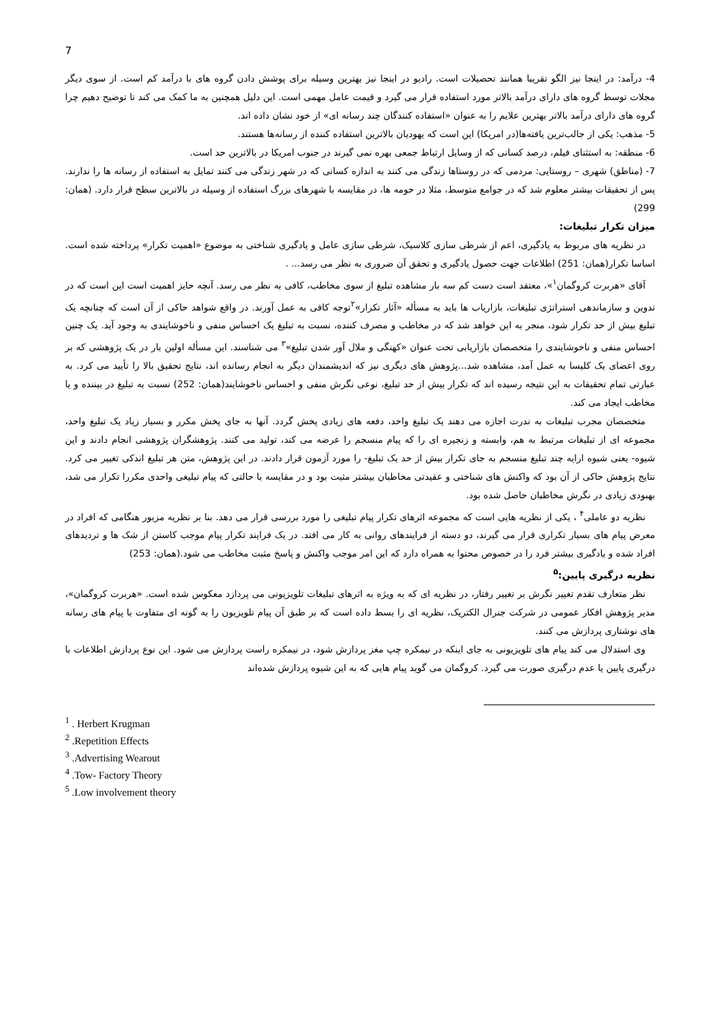7
4- درآمد: در اینجا نیز الگو تقریبا همانند تحصیلات است. رادیو در اینجا نیز بهترین وسیله برای پوشش دادن گروه های با درآمد کم است. از سوی دیگر مجلات توسط گروه های دارای درآمد بالاتر مورد استفاده قرار می گیرد و قیمت عامل مهمی است. این دلیل همچنین به ما کمک می کند تا توضیح دهیم چرا گروه های دارای درآمد بالاتر بهترین علایم را به عنوان «استفاده کنندگان چند رسانه ای» از خود نشان داده اند.
5- مذهب: یکی از جالب‌ترین یافته‌ها(در امریکا) این است که یهودیان بالاترین استفاده کننده از رسانه‌ها هستند.
6- منطقه: به استثنای فیلم، درصد کسانی که از وسایل ارتباط جمعی بهره نمی گیرند در جنوب امریکا در بالاترین حد است.
7- (مناطق) شهری – روستایی: مردمی که در روستاها زندگی می کنند به اندازه کسانی که در شهر زندگی می کنند تمایل به استفاده از رسانه ها را ندارند. پس از تحقیقات بیشتر معلوم شد که در جوامع متوسط، مثلا در حومه ها، در مقایسه با شهرهای بزرگ استفاده از وسیله در بالاترین سطح قرار دارد. (همان: 299)
میزان تکرار تبلیغات:
در نظریه های مربوط به یادگیری، اعم از شرطی سازی کلاسیک، شرطی سازی عامل و یادگیری شناختی به موضوع «اهمیت تکرار» پرداخته شده است. اساسا تکرار(همان: 251) اطلاعات جهت حصول یادگیری و تحقق آن ضروری به نظر می رسد... .
آقای «هربرت کروگمان<sup>۱</sup>»، معتقد است دست کم سه بار مشاهده تبلیغ از سوی مخاطب، کافی به نظر می رسد. آنچه حایز اهمیت است این است که در تدوین و سازماندهی استراتژی تبلیغات، بازاریاب ها باید به مسأله «آثار تکرار»<sup>۲</sup>توجه کافی به عمل آورند. در واقع شواهد حاکی از آن است که چنانچه یک تبلیغ بیش از حد تکرار شود، منجر به این خواهد شد که در مخاطب و مصرف کننده، نسبت به تبلیغ یک احساس منفی و ناخوشایندی به وجود آید. یک چنین احساس منفی و ناخوشایندی را متخصصان بازاریابی تحت عنوان «کهنگی و ملال آور شدن تبلیغ»<sup>۳</sup> می شناسند. این مسأله اولین بار در یک پژوهشی که بر روی اعضای یک کلیسا به عمل آمد، مشاهده شد...پژوهش های دیگری نیز که اندیشمندان دیگر به انجام رسانده اند، نتایج تحقیق بالا را تأیید می کرد. به عبارتی تمام تحقیقات به این نتیجه رسیده اند که تکرار بیش از حد تبلیغ، نوعی نگرش منفی و احساس ناخوشایند(همان: 252) نسبت به تبلیغ در بیننده و یا مخاطب ایجاد می کند.
متخصصان مجرب تبلیغات به ندرت اجازه می دهند یک تبلیغ واحد، دفعه های زیادی پخش گردد. آنها به جای پخش مکرر و بسیار زیاد یک تبلیغ واحد، مجموعه ای از تبلیغات مرتبط به هم، وابسته و زنجیره ای را که پیام منسجم را عرضه می کند، تولید می کنند. پژوهشگران پژوهشی انجام دادند و این شیوه- یعنی شیوه ارایه چند تبلیغ منسجم به جای تکرار بیش از حد یک تبلیغ- را مورد آزمون قرار دادند. در این پژوهش، متن هر تبلیغ اندکی تغییر می کرد. نتایج پژوهش حاکی از آن بود که واکنش های شناختی و عقیدتی مخاطبان بیشتر مثبت بود و در مقایسه با حالتی که پیام تبلیغی واحدی مکررا تکرار می شد، بهبودی زیادی در نگرش مخاطبان حاصل شده بود.
نظریه دو عاملی<sup>۴</sup> ، یکی از نظریه هایی است که مجموعه اثرهای تکرار پیام تبلیغی را مورد بررسی قرار می دهد. بنا بر نظریه مزبور هنگامی که افراد در معرض پیام های بسیار تکراری قرار می گیرند، دو دسته از فرایندهای روانی به کار می افتد. در یک فرایند تکرار پیام موجب کاستن از شک ها و تردیدهای افراد شده و یادگیری بیشتر فرد را در خصوص محتوا به همراه دارد که این امر موجب واکنش و پاسخ مثبت مخاطب می شود.(همان: 253)
نظریه درگیری پایین:<sup>۵</sup>
نظر متعارف تقدم تغییر نگرش بر تغییر رفتار، در نظریه ای که به ویژه به اثرهای تبلیغات تلویزیونی می پردازد معکوس شده است. «هربرت کروگمان»، مدیر پژوهش افکار عمومی در شرکت جنرال الکتریک، نظریه ای را بسط داده است که بر طبق آن پیام تلویزیون را به گونه ای متفاوت با پیام های رسانه های نوشتاری پردازش می کنند.
وی استدلال می کند پیام های تلویزیونی به جای اینکه در نیمکره چپ مغز پردازش شود، در نیمکره راست پردازش می شود. این نوع پردازش اطلاعات با درگیری پایین یا عدم درگیری صورت می گیرد. کروگمان می گوید پیام هایی که به این شیوه پردازش شده‌اند
<sup>1</sup> . Herbert Krugman
<sup>2</sup> .Repetition Effects
<sup>3</sup> .Advertising Wearout
<sup>4</sup> .Tow- Factory Theory
<sup>5</sup> .Low involvement theory